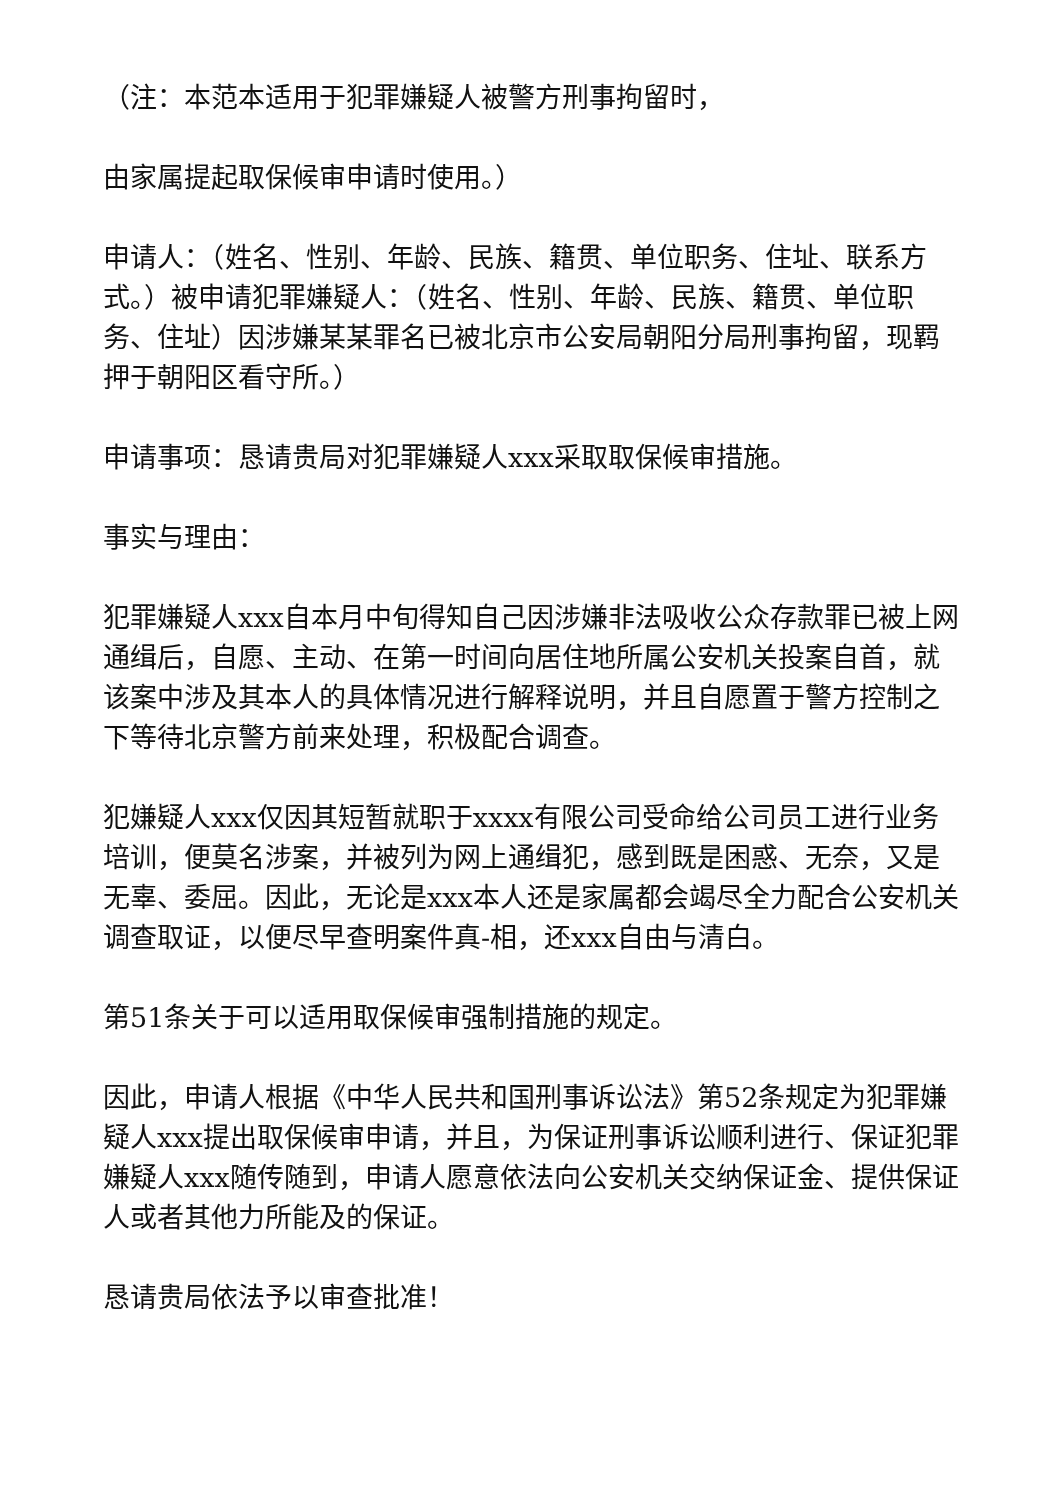（注：本范本适用于犯罪嫌疑人被警方刑事拘留时，
由家属提起取保候审申请时使用。）
申请人：（姓名、性别、年龄、民族、籍贯、单位职务、住址、联系方式。）被申请犯罪嫌疑人：（姓名、性别、年龄、民族、籍贯、单位职务、住址）因涉嫌某某罪名已被北京市公安局朝阳分局刑事拘留，现羁押于朝阳区看守所。）
申请事项：恳请贵局对犯罪嫌疑人xxx采取取保候审措施。
事实与理由：
犯罪嫌疑人xxx自本月中旬得知自己因涉嫌非法吸收公众存款罪已被上网通缉后，自愿、主动、在第一时间向居住地所属公安机关投案自首，就该案中涉及其本人的具体情况进行解释说明，并且自愿置于警方控制之下等待北京警方前来处理，积极配合调查。
犯嫌疑人xxx仅因其短暂就职于xxxx有限公司受命给公司员工进行业务培训，便莫名涉案，并被列为网上通缉犯，感到既是困惑、无奈，又是无辜、委屈。因此，无论是xxx本人还是家属都会竭尽全力配合公安机关调查取证，以便尽早查明案件真-相，还xxx自由与清白。
第51条关于可以适用取保候审强制措施的规定。
因此，申请人根据《中华人民共和国刑事诉讼法》第52条规定为犯罪嫌疑人xxx提出取保候审申请，并且，为保证刑事诉讼顺利进行、保证犯罪嫌疑人xxx随传随到，申请人愿意依法向公安机关交纳保证金、提供保证人或者其他力所能及的保证。
恳请贵局依法予以审查批准！